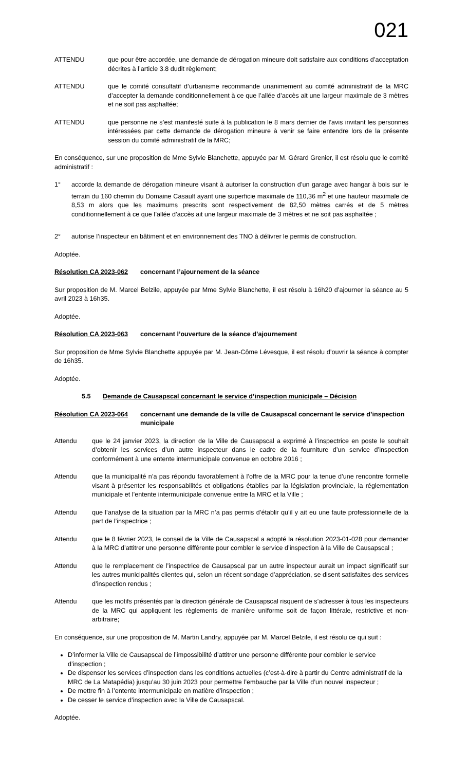021
ATTENDU que pour être accordée, une demande de dérogation mineure doit satisfaire aux conditions d’acceptation décrites à l’article 3.8 dudit règlement;
ATTENDU que le comité consultatif d’urbanisme recommande unanimement au comité administratif de la MRC d’accepter la demande conditionnellement à ce que l’allée d’accès ait une largeur maximale de 3 mètres et ne soit pas asphaltée;
ATTENDU que personne ne s’est manifesté suite à la publication le 8 mars dernier de l’avis invitant les personnes intéressées par cette demande de dérogation mineure à venir se faire entendre lors de la présente session du comité administratif de la MRC;
En conséquence, sur une proposition de Mme Sylvie Blanchette, appuyée par M. Gérard Grenier, il est résolu que le comité administratif :
1° accorde la demande de dérogation mineure visant à autoriser la construction d’un garage avec hangar à bois sur le terrain du 160 chemin du Domaine Casault ayant une superficie maximale de 110,36 m<sup>2</sup> et une hauteur maximale de 8,53 m alors que les maximums prescrits sont respectivement de 82,50 mètres carrés et de 5 mètres conditionnellement à ce que l’allée d’accès ait une largeur maximale de 3 mètres et ne soit pas asphaltée ;
2° autorise l’inspecteur en bâtiment et en environnement des TNO à délivrer le permis de construction.
Adoptée.
Résolution CA 2023-062 concernant l’ajournement de la séance
Sur proposition de M. Marcel Belzile, appuyée par Mme Sylvie Blanchette, il est résolu à 16h20 d’ajourner la séance au 5 avril 2023 à 16h35.
Adoptée.
Résolution CA 2023-063 concernant l’ouverture de la séance d’ajournement
Sur proposition de Mme Sylvie Blanchette appuyée par M. Jean-Côme Lévesque, il est résolu d’ouvrir la séance à compter de 16h35.
Adoptée.
5.5 Demande de Causapscal concernant le service d’inspection municipale – Décision
Résolution CA 2023-064 concernant une demande de la ville de Causapscal concernant le service d’inspection municipale
Attendu que le 24 janvier 2023, la direction de la Ville de Causapscal a exprimé à l’inspectrice en poste le souhait d’obtenir les services d’un autre inspecteur dans le cadre de la fourniture d’un service d’inspection conformément à une entente intermunicipale convenue en octobre 2016 ;
Attendu que la municipalité n’a pas répondu favorablement à l’offre de la MRC pour la tenue d’une rencontre formelle visant à présenter les responsabilités et obligations établies par la législation provinciale, la réglementation municipale et l’entente intermunicipale convenue entre la MRC et la Ville ;
Attendu que l’analyse de la situation par la MRC n’a pas permis d’établir qu’il y ait eu une faute professionnelle de la part de l’inspectrice ;
Attendu que le 8 février 2023, le conseil de la Ville de Causapscal a adopté la résolution 2023-01-028 pour demander à la MRC d’attitrer une personne différente pour combler le service d’inspection à la Ville de Causapscal ;
Attendu que le remplacement de l’inspectrice de Causapscal par un autre inspecteur aurait un impact significatif sur les autres municipalités clientes qui, selon un récent sondage d’appréciation, se disent satisfaites des services d’inspection rendus ;
Attendu que les motifs présentés par la direction générale de Causapscal risquent de s’adresser à tous les inspecteurs de la MRC qui appliquent les règlements de manière uniforme soit de façon littérale, restrictive et non-arbitraire;
En conséquence, sur une proposition de M. Martin Landry, appuyée par M. Marcel Belzile, il est résolu ce qui suit :
D’informer la Ville de Causapscal de l’impossibilité d’attitrer une personne différente pour combler le service d’inspection ;
De dispenser les services d’inspection dans les conditions actuelles (c’est-à-dire à partir du Centre administratif de la MRC de La Matapédia) jusqu’au 30 juin 2023 pour permettre l’embauche par la Ville d’un nouvel inspecteur ;
De mettre fin à l’entente intermunicipale en matière d’inspection ;
De cesser le service d’inspection avec la Ville de Causapscal.
Adoptée.